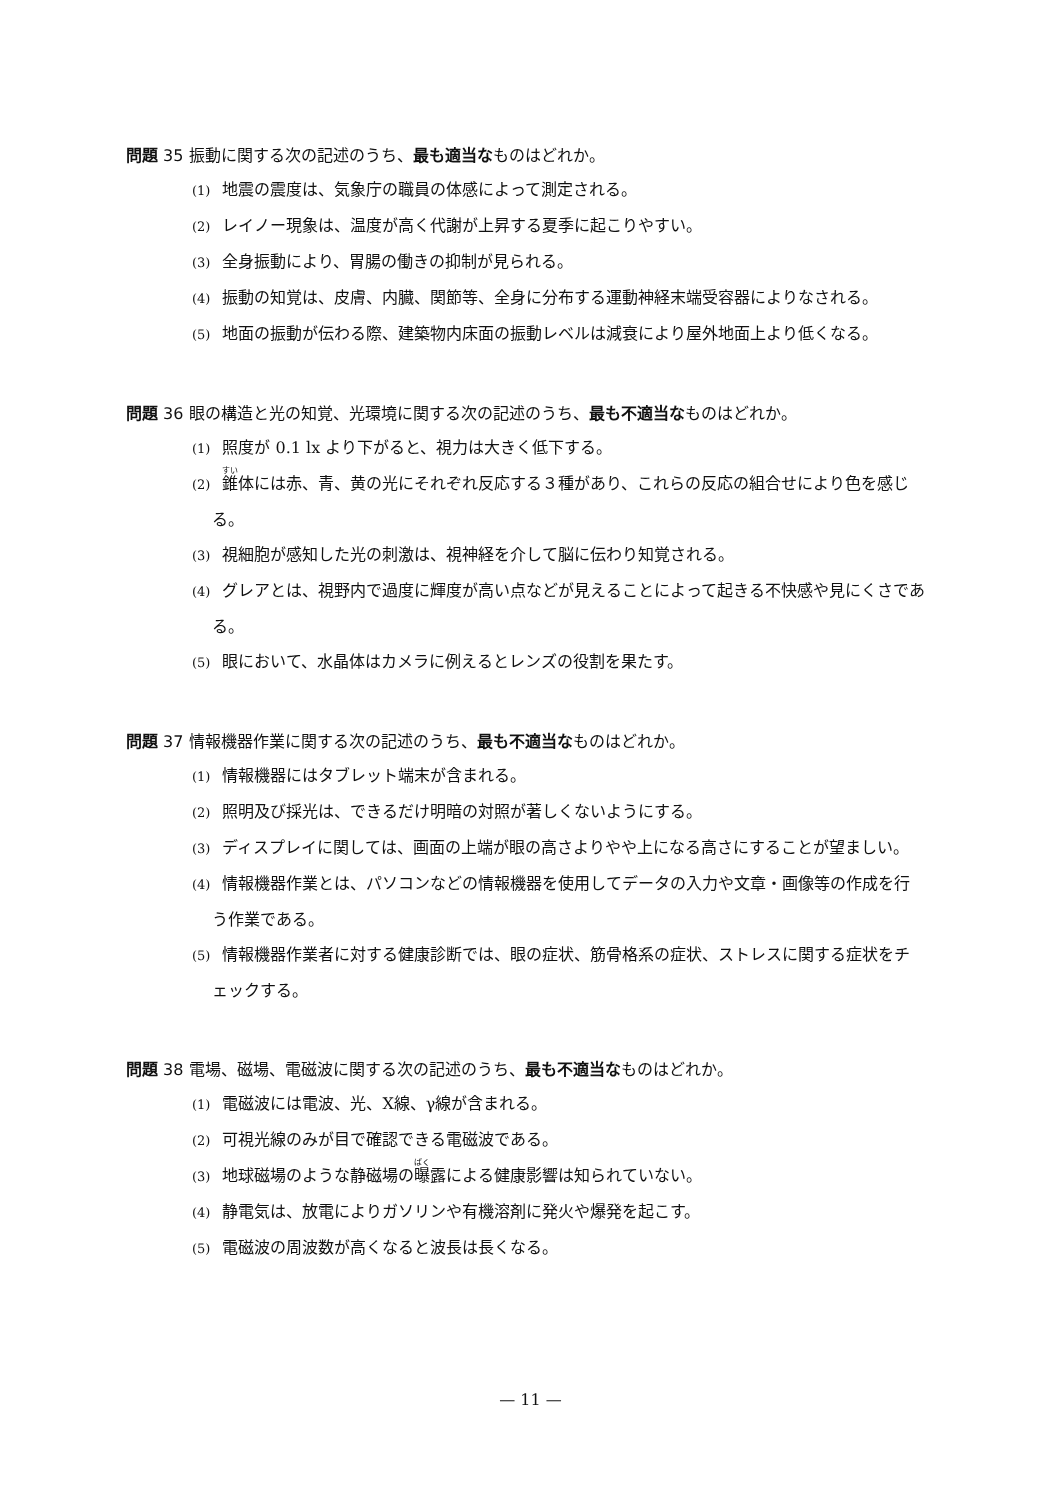問題 35 振動に関する次の記述のうち、最も適当なものはどれか。
(1) 地震の震度は、気象庁の職員の体感によって測定される。
(2) レイノー現象は、温度が高く代謝が上昇する夏季に起こりやすい。
(3) 全身振動により、胃腸の働きの抑制が見られる。
(4) 振動の知覚は、皮膚、内臓、関節等、全身に分布する運動神経末端受容器によりなされる。
(5) 地面の振動が伝わる際、建築物内床面の振動レベルは減衰により屋外地面上より低くなる。
問題 36 眼の構造と光の知覚、光環境に関する次の記述のうち、最も不適当なものはどれか。
(1) 照度が 0.1 lx より下がると、視力は大きく低下する。
(2) 錐体には赤、青、黄の光にそれぞれ反応する３種があり、これらの反応の組合せにより色を感じる。
(3) 視細胞が感知した光の刺激は、視神経を介して脳に伝わり知覚される。
(4) グレアとは、視野内で過度に輝度が高い点などが見えることによって起きる不快感や見にくさである。
(5) 眼において、水晶体はカメラに例えるとレンズの役割を果たす。
問題 37 情報機器作業に関する次の記述のうち、最も不適当なものはどれか。
(1) 情報機器にはタブレット端末が含まれる。
(2) 照明及び採光は、できるだけ明暗の対照が著しくないようにする。
(3) ディスプレイに関しては、画面の上端が眼の高さよりやや上になる高さにすることが望ましい。
(4) 情報機器作業とは、パソコンなどの情報機器を使用してデータの入力や文章・画像等の作成を行う作業である。
(5) 情報機器作業者に対する健康診断では、眼の症状、筋骨格系の症状、ストレスに関する症状をチェックする。
問題 38 電場、磁場、電磁波に関する次の記述のうち、最も不適当なものはどれか。
(1) 電磁波には電波、光、X線、γ線が含まれる。
(2) 可視光線のみが目で確認できる電磁波である。
(3) 地球磁場のような静磁場の曝露による健康影響は知られていない。
(4) 静電気は、放電によりガソリンや有機溶剤に発火や爆発を起こす。
(5) 電磁波の周波数が高くなると波長は長くなる。
— 11 —